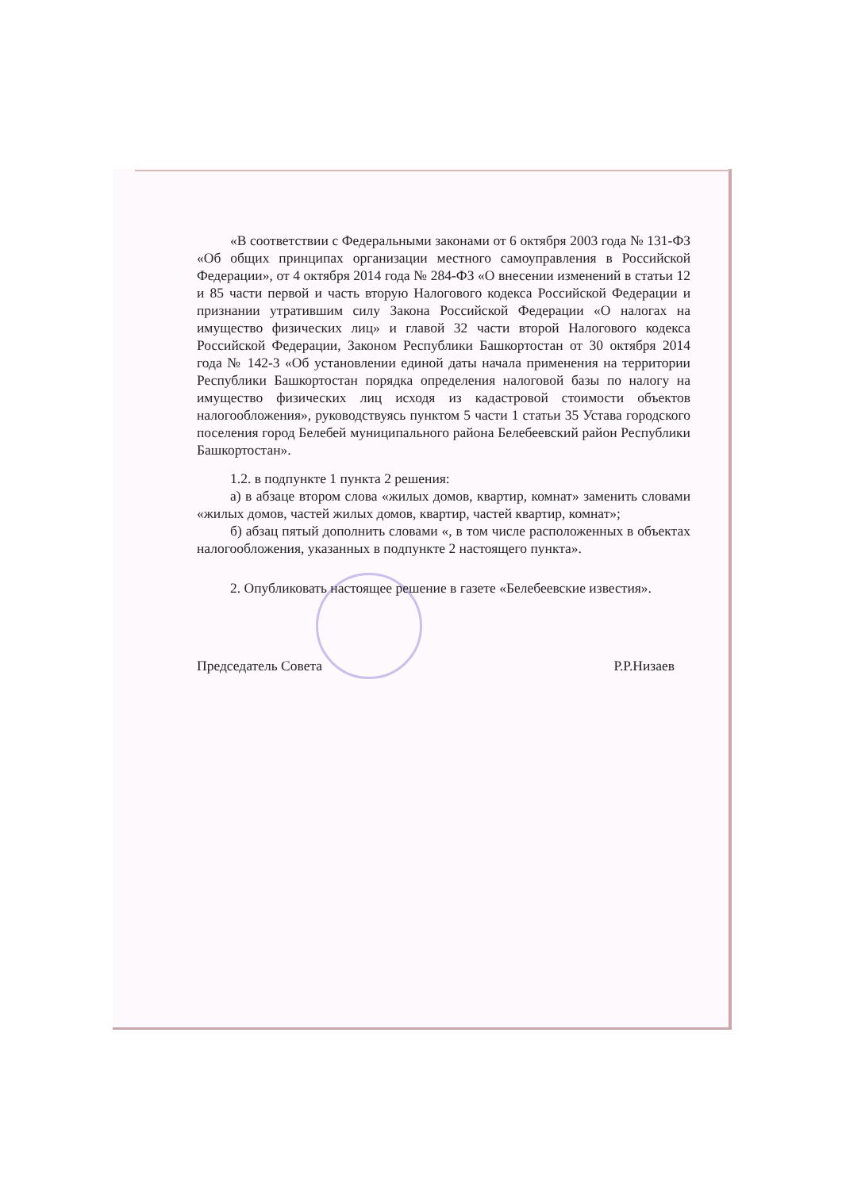«В соответствии с Федеральными законами от 6 октября 2003 года № 131-ФЗ «Об общих принципах организации местного самоуправления в Российской Федерации», от 4 октября 2014 года № 284-ФЗ «О внесении изменений в статьи 12 и 85 части первой и часть вторую Налогового кодекса Российской Федерации и признании утратившим силу Закона Российской Федерации «О налогах на имущество физических лиц» и главой 32 части второй Налогового кодекса Российской Федерации, Законом Республики Башкортостан от 30 октября 2014 года № 142-3 «Об установлении единой даты начала применения на территории Республики Башкортостан порядка определения налоговой базы по налогу на имущество физических лиц исходя из кадастровой стоимости объектов налогообложения», руководствуясь пунктом 5 части 1 статьи 35 Устава городского поселения город Белебей муниципального района Белебеевский район Республики Башкортостан».
1.2. в подпункте 1 пункта 2 решения:
а) в абзаце втором слова «жилых домов, квартир, комнат» заменить словами «жилых домов, частей жилых домов, квартир, частей квартир, комнат»;
б) абзац пятый дополнить словами «, в том числе расположенных в объектах налогообложения, указанных в подпункте 2 настоящего пункта».
2. Опубликовать настоящее решение в газете «Белебеевские известия».
Председатель Совета Р.Р.Низаев